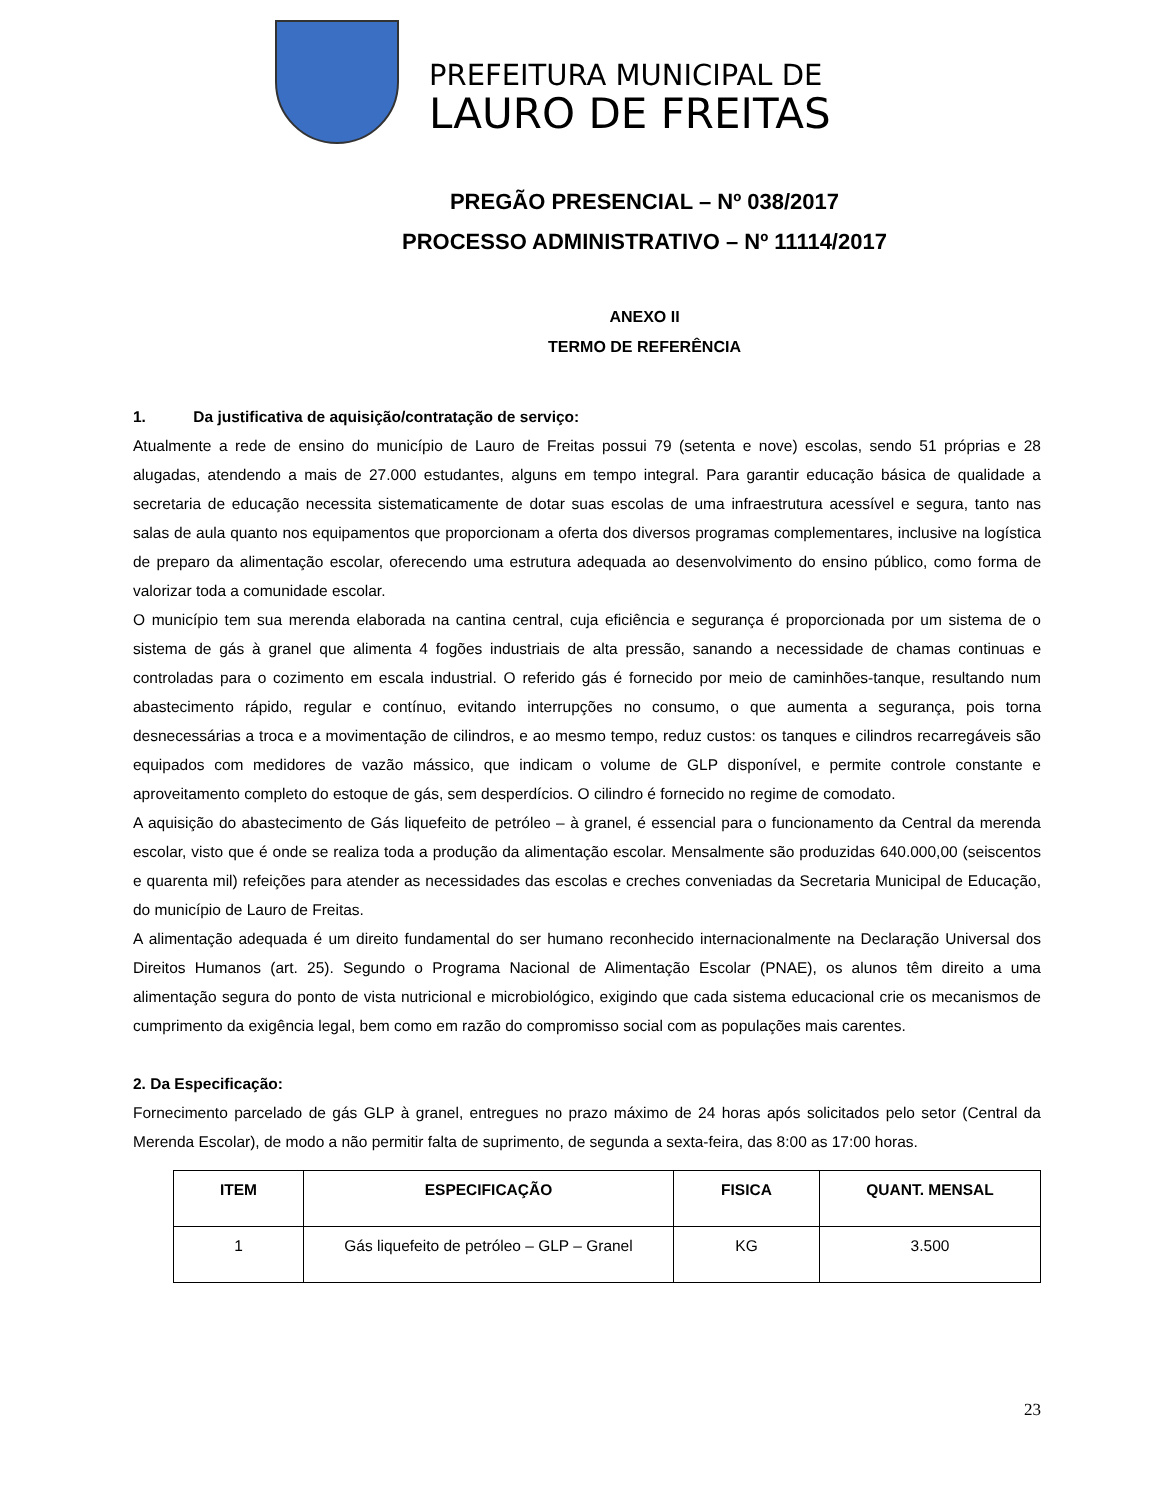PREFEITURA MUNICIPAL DE
LAURO DE FREITAS
PREGÃO PRESENCIAL – Nº 038/2017
PROCESSO ADMINISTRATIVO – Nº 11114/2017
ANEXO II
TERMO DE REFERÊNCIA
1. Da justificativa de aquisição/contratação de serviço:
Atualmente a rede de ensino do município de Lauro de Freitas possui 79 (setenta e nove) escolas, sendo 51 próprias e 28 alugadas, atendendo a mais de 27.000 estudantes, alguns em tempo integral. Para garantir educação básica de qualidade a secretaria de educação necessita sistematicamente de dotar suas escolas de uma infraestrutura acessível e segura, tanto nas salas de aula quanto nos equipamentos que proporcionam a oferta dos diversos programas complementares, inclusive na logística de preparo da alimentação escolar, oferecendo uma estrutura adequada ao desenvolvimento do ensino público, como forma de valorizar toda a comunidade escolar.
O município tem sua merenda elaborada na cantina central, cuja eficiência e segurança é proporcionada por um sistema de o sistema de gás à granel que alimenta 4 fogões industriais de alta pressão, sanando a necessidade de chamas continuas e controladas para o cozimento em escala industrial. O referido gás é fornecido por meio de caminhões-tanque, resultando num abastecimento rápido, regular e contínuo, evitando interrupções no consumo, o que aumenta a segurança, pois torna desnecessárias a troca e a movimentação de cilindros, e ao mesmo tempo, reduz custos: os tanques e cilindros recarregáveis são equipados com medidores de vazão mássico, que indicam o volume de GLP disponível, e permite controle constante e aproveitamento completo do estoque de gás, sem desperdícios. O cilindro é fornecido no regime de comodato.
A aquisição do abastecimento de Gás liquefeito de petróleo – à granel, é essencial para o funcionamento da Central da merenda escolar, visto que é onde se realiza toda a produção da alimentação escolar. Mensalmente são produzidas 640.000,00 (seiscentos e quarenta mil) refeições para atender as necessidades das escolas e creches conveniadas da Secretaria Municipal de Educação, do município de Lauro de Freitas.
A alimentação adequada é um direito fundamental do ser humano reconhecido internacionalmente na Declaração Universal dos Direitos Humanos (art. 25). Segundo o Programa Nacional de Alimentação Escolar (PNAE), os alunos têm direito a uma alimentação segura do ponto de vista nutricional e microbiológico, exigindo que cada sistema educacional crie os mecanismos de cumprimento da exigência legal, bem como em razão do compromisso social com as populações mais carentes.
2. Da Especificação:
Fornecimento parcelado de gás GLP à granel, entregues no prazo máximo de 24 horas após solicitados pelo setor (Central da Merenda Escolar), de modo a não permitir falta de suprimento, de segunda a sexta-feira, das 8:00 as 17:00 horas.
| ITEM | ESPECIFICAÇÃO | FISICA | QUANT. MENSAL |
| --- | --- | --- | --- |
| 1 | Gás liquefeito de petróleo – GLP – Granel | KG | 3.500 |
23